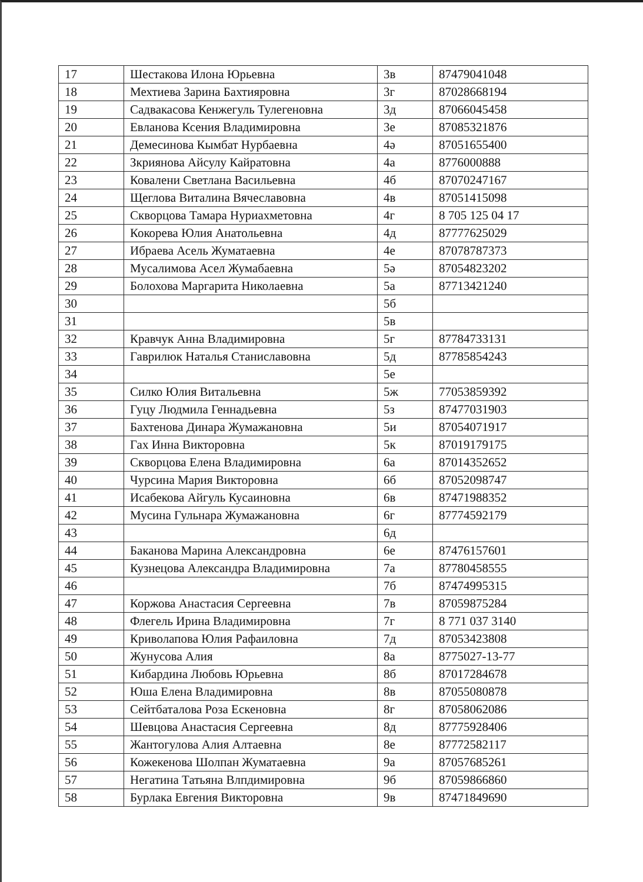| 17 | Шестакова Илона Юрьевна | 3в | 87479041048 |
| 18 | Мехтиева Зарина Бахтияровна | 3г | 87028668194 |
| 19 | Садвакасова Кенжегуль Тулегеновна | 3д | 87066045458 |
| 20 | Евланова Ксения Владимировна | 3е | 87085321876 |
| 21 | Демесинова Кымбат Нурбаевна | 4ә | 87051655400 |
| 22 | Зкриянова Айсулу Кайратовна | 4а | 8776000888 |
| 23 | Ковалени Светлана Васильевна | 4б | 87070247167 |
| 24 | Щеглова Виталина Вячеславовна | 4в | 87051415098 |
| 25 | Скворцова Тамара Нуриахметовна | 4г | 8 705 125 04 17 |
| 26 | Кокорева Юлия Анатольевна | 4д | 87777625029 |
| 27 | Ибраева Асель Жуматаевна | 4е | 87078787373 |
| 28 | Мусалимова Асел Жумабаевна | 5ә | 87054823202 |
| 29 | Болохова Маргарита Николаевна | 5а | 87713421240 |
| 30 | | 5б | |
| 31 | | 5в | |
| 32 | Кравчук Анна Владимировна | 5г | 87784733131 |
| 33 | Гаврилюк Наталья Станиславовна | 5д | 87785854243 |
| 34 | | 5е | |
| 35 | Силко Юлия Витальевна | 5ж | 77053859392 |
| 36 | Гуцу Людмила Геннадьевна | 5з | 87477031903 |
| 37 | Бахтенова Динара Жумажановна | 5и | 87054071917 |
| 38 | Гах Инна Викторовна | 5к | 87019179175 |
| 39 | Скворцова Елена Владимировна | 6а | 87014352652 |
| 40 | Чурсина Мария Викторовна | 6б | 87052098747 |
| 41 | Исабекова Айгуль Кусаиновна | 6в | 87471988352 |
| 42 | Мусина Гульнара Жумажановна | 6г | 87774592179 |
| 43 | | 6д | |
| 44 | Баканова Марина Александровна | 6е | 87476157601 |
| 45 | Кузнецова Александра Владимировна | 7а | 87780458555 |
| 46 | | 7б | 87474995315 |
| 47 | Коржова Анастасия Сергеевна | 7в | 87059875284 |
| 48 | Флегель Ирина Владимировна | 7г | 8 771 037 3140 |
| 49 | Криволапова Юлия Рафаиловна | 7д | 87053423808 |
| 50 | Жунусова Алия | 8а | 8775027-13-77 |
| 51 | Кибардина Любовь Юрьевна | 8б | 87017284678 |
| 52 | Юша Елена Владимировна | 8в | 87055080878 |
| 53 | Сейтбаталова Роза Ескеновна | 8г | 87058062086 |
| 54 | Шевцова Анастасия Сергеевна | 8д | 87775928406 |
| 55 | Жантогулова Алия Алтаевна | 8е | 87772582117 |
| 56 | Кожекенова Шолпан Жуматаевна | 9а | 87057685261 |
| 57 | Негатина Татьяна Влпдимировна | 9б | 87059866860 |
| 58 | Бурлака Евгения Викторовна | 9в | 87471849690 |